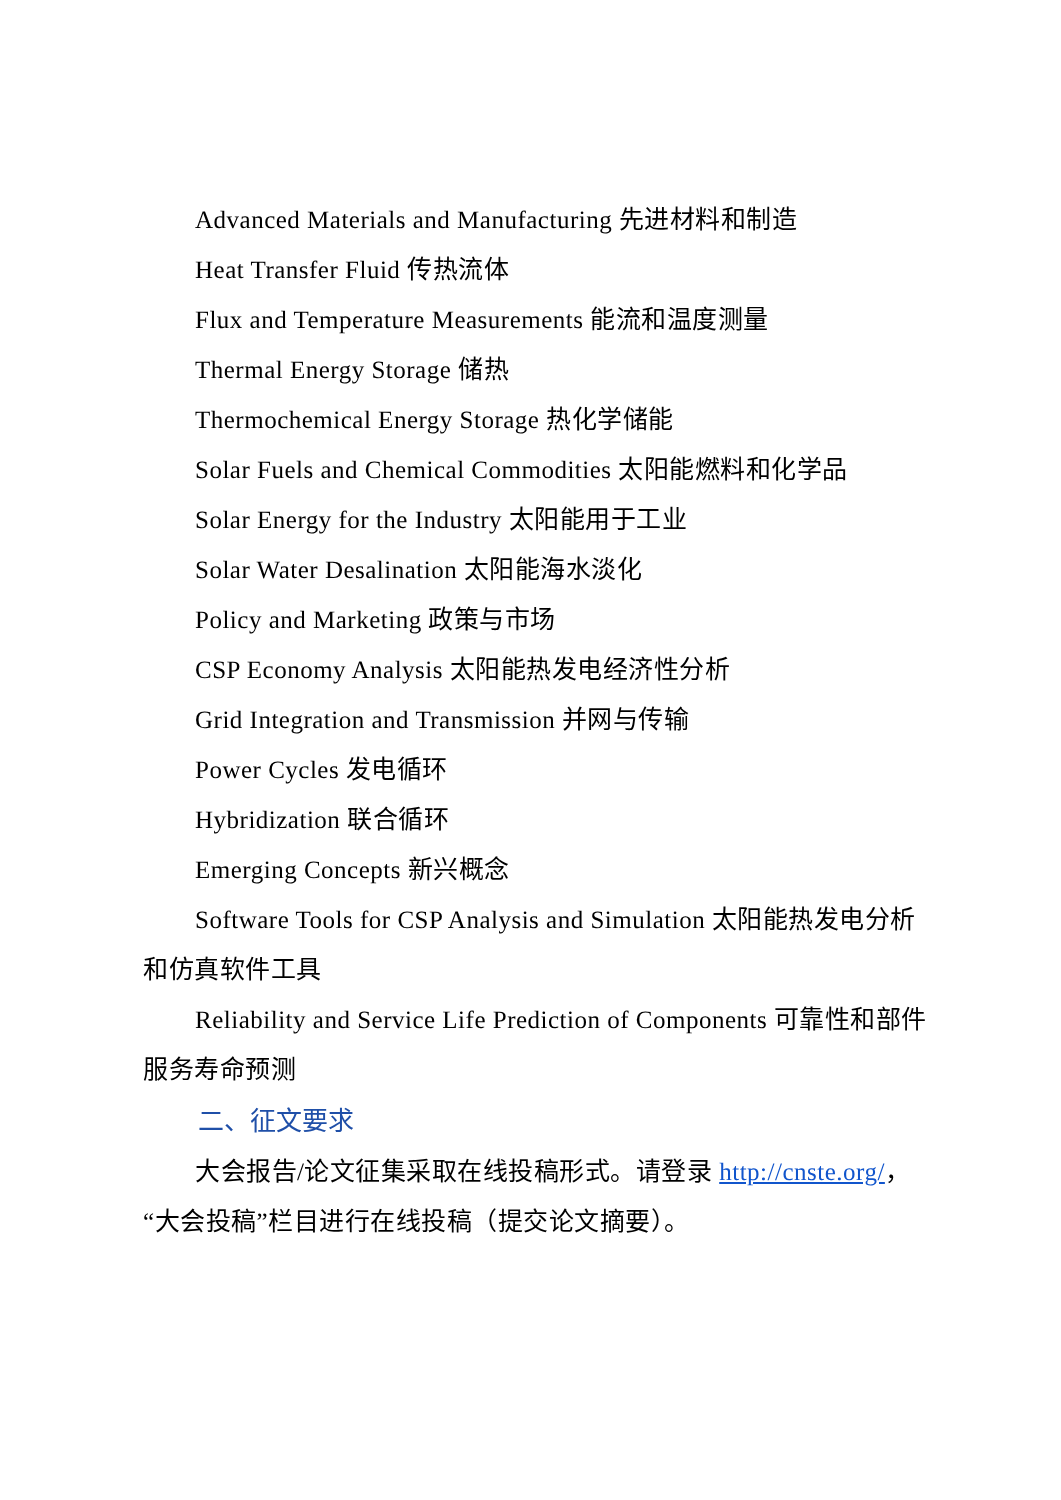Advanced Materials and Manufacturing 先进材料和制造
Heat Transfer Fluid 传热流体
Flux and Temperature Measurements 能流和温度测量
Thermal Energy Storage 储热
Thermochemical Energy Storage 热化学储能
Solar Fuels and Chemical Commodities 太阳能燃料和化学品
Solar Energy for the Industry 太阳能用于工业
Solar Water Desalination 太阳能海水淡化
Policy and Marketing 政策与市场
CSP Economy Analysis 太阳能热发电经济性分析
Grid Integration and Transmission 并网与传输
Power Cycles 发电循环
Hybridization 联合循环
Emerging Concepts 新兴概念
Software Tools for CSP Analysis and Simulation 太阳能热发电分析和仿真软件工具
Reliability and Service Life Prediction of Components 可靠性和部件服务寿命预测
二、征文要求
大会报告/论文征集采取在线投稿形式。请登录 http://cnste.org/，“大会投稿”栏目进行在线投稿（提交论文摘要）。